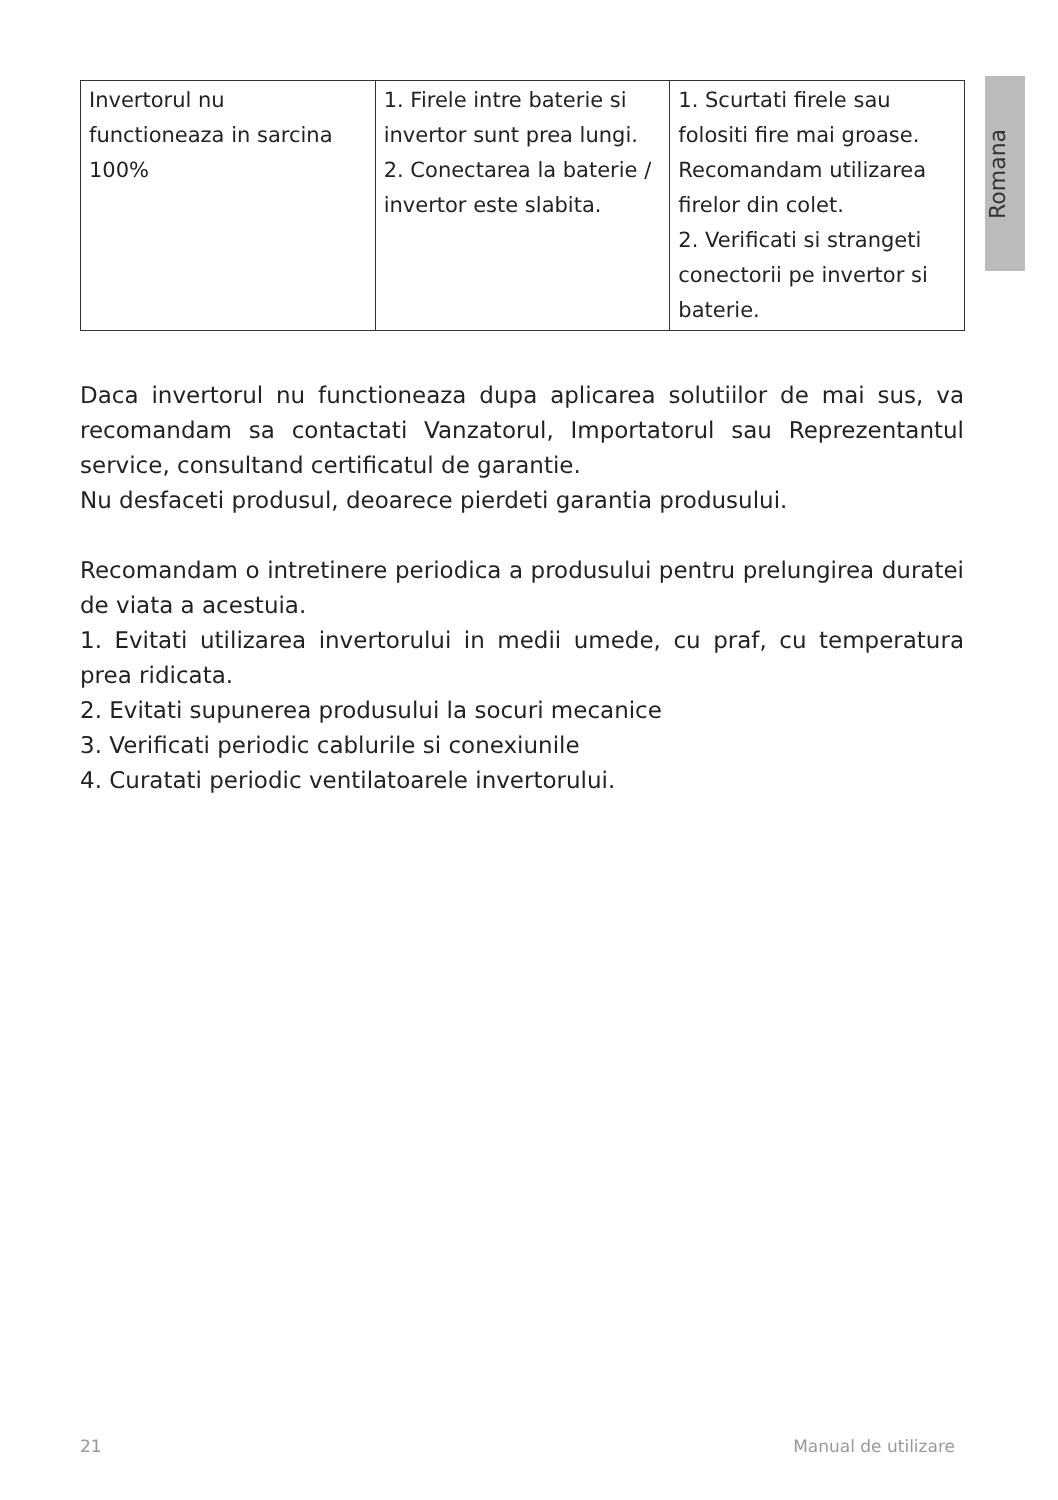Romana
| Invertorul nu functioneaza in sarcina 100% | 1. Firele intre baterie si invertor sunt prea lungi. 2. Conectarea la baterie / invertor este slabita. | 1. Scurtati firele sau folositi fire mai groase. Recomandam utilizarea firelor din colet. 2. Verificati si strangeti conectorii pe invertor si baterie. |
Daca invertorul nu functioneaza dupa aplicarea solutiilor de mai sus, va recomandam sa contactati Vanzatorul, Importatorul sau Reprezentantul service, consultand certificatul de garantie.
Nu desfaceti produsul, deoarece pierdeti garantia produsului.
Recomandam o intretinere periodica a produsului pentru prelungirea duratei de viata a acestuia.
1. Evitati utilizarea invertorului in medii umede, cu praf, cu temperatura prea ridicata.
2. Evitati supunerea produsului la socuri mecanice
3. Verificati periodic cablurile si conexiunile
4. Curatati periodic ventilatoarele invertorului.
21 Manual de utilizare